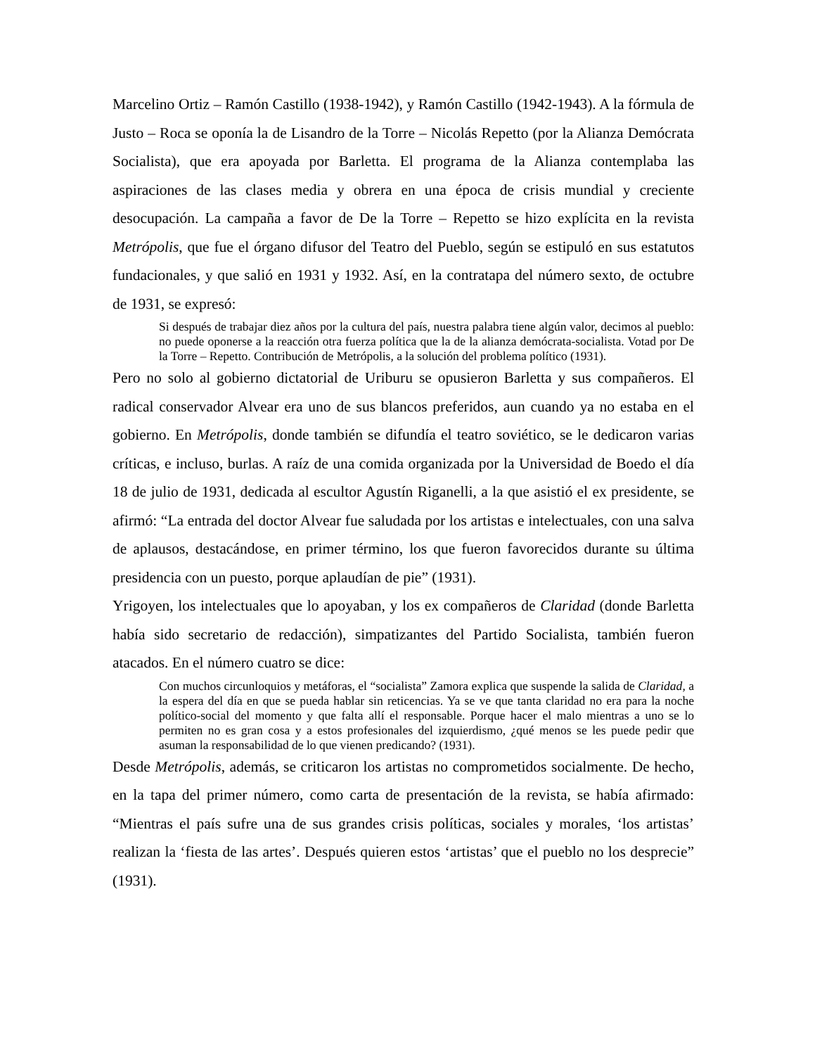Marcelino Ortiz – Ramón Castillo (1938-1942), y Ramón Castillo (1942-1943). A la fórmula de Justo – Roca se oponía la de Lisandro de la Torre – Nicolás Repetto (por la Alianza Demócrata Socialista), que era apoyada por Barletta. El programa de la Alianza contemplaba las aspiraciones de las clases media y obrera en una época de crisis mundial y creciente desocupación. La campaña a favor de De la Torre – Repetto se hizo explícita en la revista Metrópolis, que fue el órgano difusor del Teatro del Pueblo, según se estipuló en sus estatutos fundacionales, y que salió en 1931 y 1932. Así, en la contratapa del número sexto, de octubre de 1931, se expresó:
Si después de trabajar diez años por la cultura del país, nuestra palabra tiene algún valor, decimos al pueblo: no puede oponerse a la reacción otra fuerza política que la de la alianza demócrata-socialista. Votad por De la Torre – Repetto. Contribución de Metrópolis, a la solución del problema político (1931).
Pero no solo al gobierno dictatorial de Uriburu se opusieron Barletta y sus compañeros. El radical conservador Alvear era uno de sus blancos preferidos, aun cuando ya no estaba en el gobierno. En Metrópolis, donde también se difundía el teatro soviético, se le dedicaron varias críticas, e incluso, burlas. A raíz de una comida organizada por la Universidad de Boedo el día 18 de julio de 1931, dedicada al escultor Agustín Riganelli, a la que asistió el ex presidente, se afirmó: “La entrada del doctor Alvear fue saludada por los artistas e intelectuales, con una salva de aplausos, destacándose, en primer término, los que fueron favorecidos durante su última presidencia con un puesto, porque aplaudían de pie” (1931).
Yrigoyen, los intelectuales que lo apoyaban, y los ex compañeros de Claridad (donde Barletta había sido secretario de redacción), simpatizantes del Partido Socialista, también fueron atacados. En el número cuatro se dice:
Con muchos circunloquios y metáforas, el “socialista” Zamora explica que suspende la salida de Claridad, a la espera del día en que se pueda hablar sin reticencias. Ya se ve que tanta claridad no era para la noche político-social del momento y que falta allí el responsable. Porque hacer el malo mientras a uno se lo permiten no es gran cosa y a estos profesionales del izquierdismo, ¿qué menos se les puede pedir que asuman la responsabilidad de lo que vienen predicando? (1931).
Desde Metrópolis, además, se criticaron los artistas no comprometidos socialmente. De hecho, en la tapa del primer número, como carta de presentación de la revista, se había afirmado: “Mientras el país sufre una de sus grandes crisis políticas, sociales y morales, ‘los artistas’ realizan la ‘fiesta de las artes’. Después quieren estos ‘artistas’ que el pueblo no los desprecie” (1931).